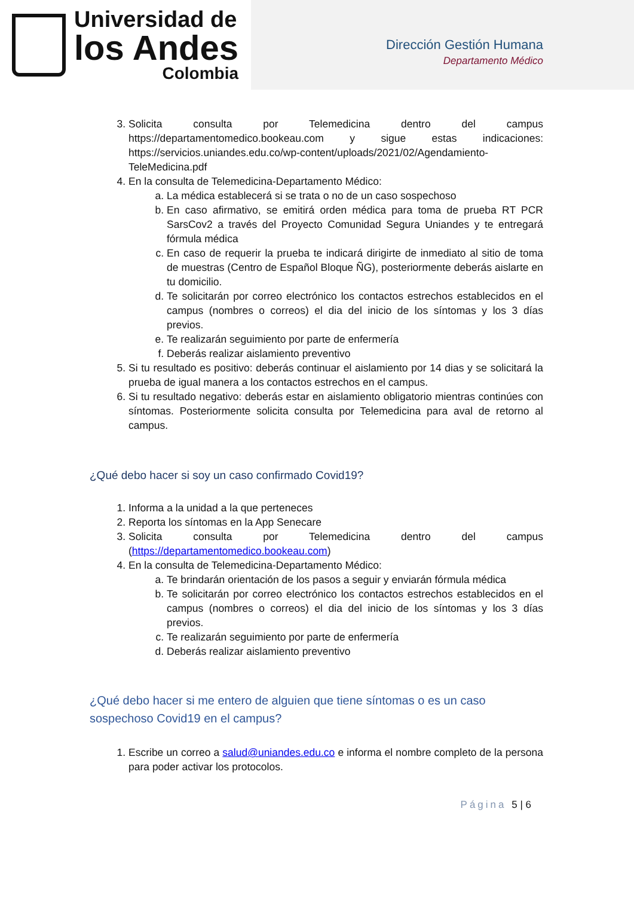Universidad de
los Andes
Colombia
Dirección Gestión Humana
Departamento Médico
3. Solicita consulta por Telemedicina dentro del campus https://departamentomedico.bookeau.com y sigue estas indicaciones: https://servicios.uniandes.edu.co/wp-content/uploads/2021/02/Agendamiento-TeleMedicina.pdf
4. En la consulta de Telemedicina-Departamento Médico:
a. La médica establecerá si se trata o no de un caso sospechoso
b. En caso afirmativo, se emitirá orden médica para toma de prueba RT PCR SarsCov2 a través del Proyecto Comunidad Segura Uniandes y te entregará fórmula médica
c. En caso de requerir la prueba te indicará dirigirte de inmediato al sitio de toma de muestras (Centro de Español Bloque ÑG), posteriormente deberás aislarte en tu domicilio.
d. Te solicitarán por correo electrónico los contactos estrechos establecidos en el campus (nombres o correos) el dia del inicio de los síntomas y los 3 días previos.
e. Te realizarán seguimiento por parte de enfermería
f. Deberás realizar aislamiento preventivo
5. Si tu resultado es positivo: deberás continuar el aislamiento por 14 dias y se solicitará la prueba de igual manera a los contactos estrechos en el campus.
6. Si tu resultado negativo: deberás estar en aislamiento obligatorio mientras continúes con síntomas. Posteriormente solicita consulta por Telemedicina para aval de retorno al campus.
¿Qué debo hacer si soy un caso confirmado Covid19?
1. Informa a la unidad a la que perteneces
2. Reporta los síntomas en la App Senecare
3. Solicita consulta por Telemedicina dentro del campus (https://departamentomedico.bookeau.com)
4. En la consulta de Telemedicina-Departamento Médico:
a. Te brindarán orientación de los pasos a seguir y enviarán fórmula médica
b. Te solicitarán por correo electrónico los contactos estrechos establecidos en el campus (nombres o correos) el dia del inicio de los síntomas y los 3 días previos.
c. Te realizarán seguimiento por parte de enfermería
d. Deberás realizar aislamiento preventivo
¿Qué debo hacer si me entero de alguien que tiene síntomas o es un caso sospechoso Covid19 en el campus?
1. Escribe un correo a salud@uniandes.edu.co e informa el nombre completo de la persona para poder activar los protocolos.
Página 5 | 6